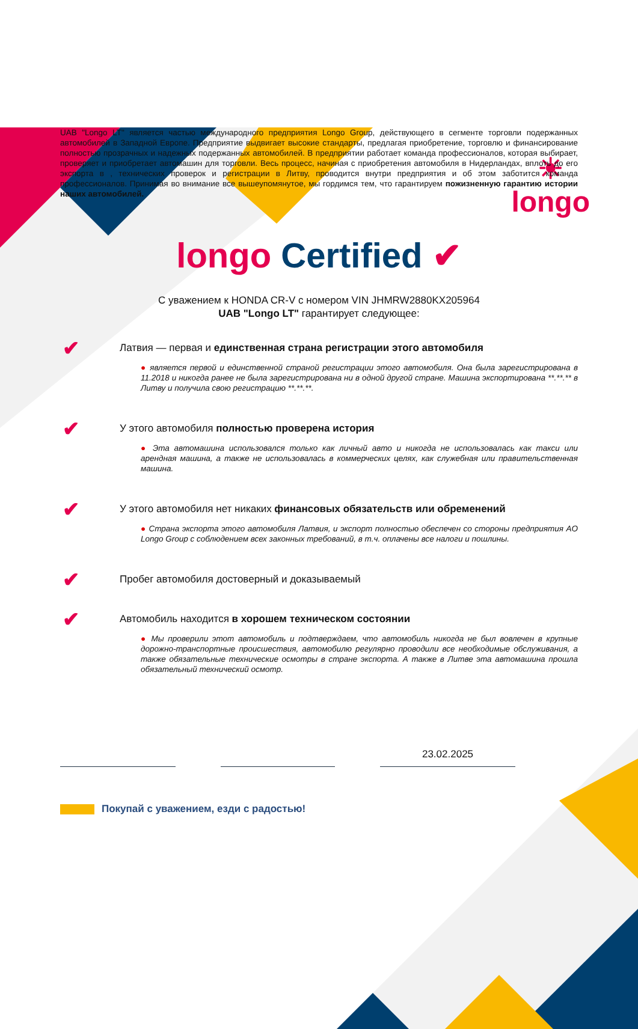☀
longo
UAB "Longo LT" является частью международного предприятия Longo Group, действующего в сегменте торговли подержанных автомобилей в Западной Европе. Предприятие выдвигает высокие стандарты, предлагая приобретение, торговлю и финансирование полностью прозрачных и надежных подержанных автомобилей. В предприятии работает команда профессионалов, которая выбирает, проверяет и приобретает автомашин для торговли. Весь процесс, начиная с приобретения автомобиля в Нидерландах, вплоть до его экспорта в , технических проверок и регистрации в Литву, проводится внутри предприятия и об этом заботится команда профессионалов. Принимая во внимание все вышеупомянутое, мы гордимся тем, что гарантируем пожизненную гарантию истории наших автомобилей.
longo Certified ✔
С уважением к HONDA CR-V с номером VIN JHMRW2880KX205964
UAB "Longo LT" гарантирует следующее:
✔
Латвия — первая и единственная страна регистрации этого автомобиля
● является первой и единственной страной регистрации этого автомобиля. Она была зарегистрирована в 11.2018 и никогда ранее не была зарегистрирована ни в одной другой стране. Машина экспортирована **.**.** в Литву и получила свою регистрацию **.**.**.
✔
У этого автомобиля полностью проверена история
● Эта автомашина использовался только как личный авто и никогда не использовалась как такси или арендная машина, а также не использовалась в коммерческих целях, как служебная или правительственная машина.
✔
У этого автомобиля нет никаких финансовых обязательств или обременений
● Страна экспорта этого автомобиля Латвия, и экспорт полностью обеспечен со стороны предприятия AO Longo Group с соблюдением всех законных требований, в т.ч. оплачены все налоги и пошлины.
✔
Пробег автомобиля достоверный и доказываемый
✔
Автомобиль находится в хорошем техническом состоянии
● Мы проверили этот автомобиль и подтверждаем, что автомобиль никогда не был вовлечен в крупные дорожно-транспортные происшествия, автомобилю регулярно проводили все необходимые обслуживания, а также обязательные технические осмотры в стране экспорта. А также в Литве эта автомашина прошла обязательный технический осмотр.
23.02.2025
Покупай с уважением, езди с радостью!